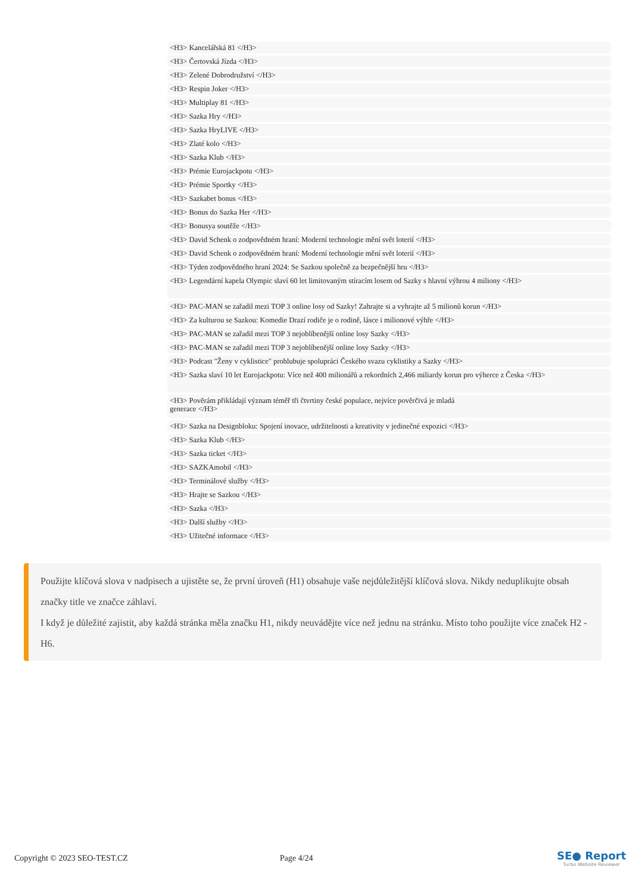<H3> Kancelářská 81 </H3>
<H3> Čertovská Jízda </H3>
<H3> Zelené Dobrodružství </H3>
<H3> Respin Joker </H3>
<H3> Multiplay 81 </H3>
<H3> Sazka Hry </H3>
<H3> Sazka HryLIVE </H3>
<H3> Zlaté kolo </H3>
<H3> Sazka Klub </H3>
<H3> Prémie Eurojackpotu </H3>
<H3> Prémie Sportky </H3>
<H3> Sazkabet bonus </H3>
<H3> Bonus do Sazka Her </H3>
<H3> Bonusya soutěže </H3>
<H3> David Schenk o zodpovědném hraní: Moderní technologie mění svět loterií </H3>
<H3> David Schenk o zodpovědném hraní: Moderní technologie mění svět loterií </H3>
<H3> Týden zodpovědného hraní 2024: Se Sazkou společně za bezpečnější hru </H3>
<H3> Legendární kapela Olympic slaví 60 let limitovaným stíracím losem od Sazky s hlavní výhrou 4 miliony </H3>
<H3> PAC-MAN se zařadil mezi TOP 3 online losy od Sazky! Zahrajte si a vyhrajte až 5 milionů korun </H3>
<H3> Za kulturou se Sazkou: Komedie Drazí rodiče je o rodině, lásce i milionové výhře </H3>
<H3> PAC-MAN se zařadil mezi TOP 3 nejoblíbenější online losy Sazky </H3>
<H3> PAC-MAN se zařadil mezi TOP 3 nejoblíbenější online losy Sazky </H3>
<H3> Podcast "Ženy v cyklistice" prohlubuje spolupráci Českého svazu cyklistiky a Sazky </H3>
<H3> Sazka slaví 10 let Eurojackpotu: Více než 400 milionářů a rekordních 2,466 miliardy korun pro výherce z Česka </H3>
<H3> Pověrám přikládají význam téměř tři čtvrtiny české populace, nejvíce pověrčivá je mladá
generace </H3>
<H3> Sazka na Designbloku: Spojení inovace, udržitelnosti a kreativity v jedinečné expozici </H3>
<H3> Sazka Klub </H3>
<H3> Sazka ticket </H3>
<H3> SAZKAmobil </H3>
<H3> Terminálové služby </H3>
<H3> Hrajte se Sazkou </H3>
<H3> Sazka </H3>
<H3> Další služby </H3>
<H3> Užitečné informace </H3>
Použijte klíčová slova v nadpisech a ujistěte se, že první úroveň (H1) obsahuje vaše nejdůležitější klíčová slova. Nikdy neduplikujte obsah značky title ve značce záhlaví.
I když je důležité zajistit, aby každá stránka měla značku H1, nikdy neuvádějte více než jednu na stránku. Místo toho použijte více značek H2 - H6.
Copyright © 2023 SEO-TEST.CZ Page 4/24
SE● Report
Turbo Website Reviewer